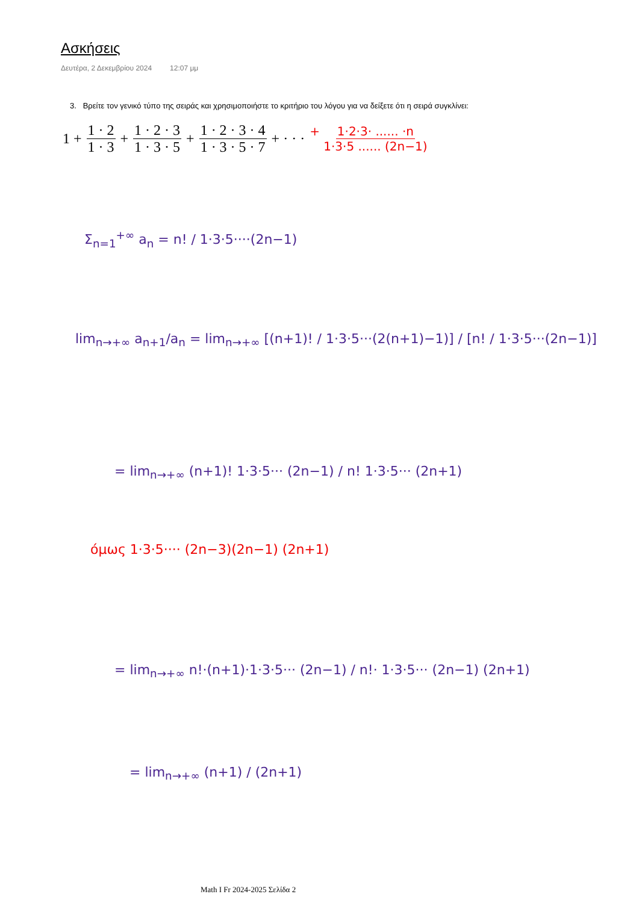Ασκήσεις
Δευτέρα, 2 Δεκεμβρίου 2024 12:07 μμ
3. Βρείτε τον γενικό τύπο της σειράς και χρησιμοποιήστε το κριτήριο του λόγου για να δείξετε ότι η σειρά συγκλίνει:
1 + 1 · 2 1 · 3 + 1 · 2 · 3 1 · 3 · 5 + 1 · 2 · 3 · 4 1 · 3 · 5 · 7 + · · · + 1·2·3· ...... ·n 1·3·5 ...... (2n−1)
Σ<sub>n=1</sub><sup>+∞</sup> a<sub>n</sub> = n! / 1·3·5····(2n−1)
lim<sub>n→+∞</sub> a<sub>n+1</sub>/a<sub>n</sub> = lim<sub>n→+∞</sub> [(n+1)! / 1·3·5···(2(n+1)−1)] / [n! / 1·3·5···(2n−1)]
= lim<sub>n→+∞</sub> (n+1)! 1·3·5··· (2n−1) / n! 1·3·5··· (2n+1)
όμως 1·3·5···· (2n−3)(2n−1) (2n+1)
= lim<sub>n→+∞</sub> n!·(n+1)·1·3·5··· (2n−1) / n!· 1·3·5··· (2n−1) (2n+1)
= lim<sub>n→+∞</sub> (n+1) / (2n+1)
Math I Fr 2024-2025 Σελίδα 2